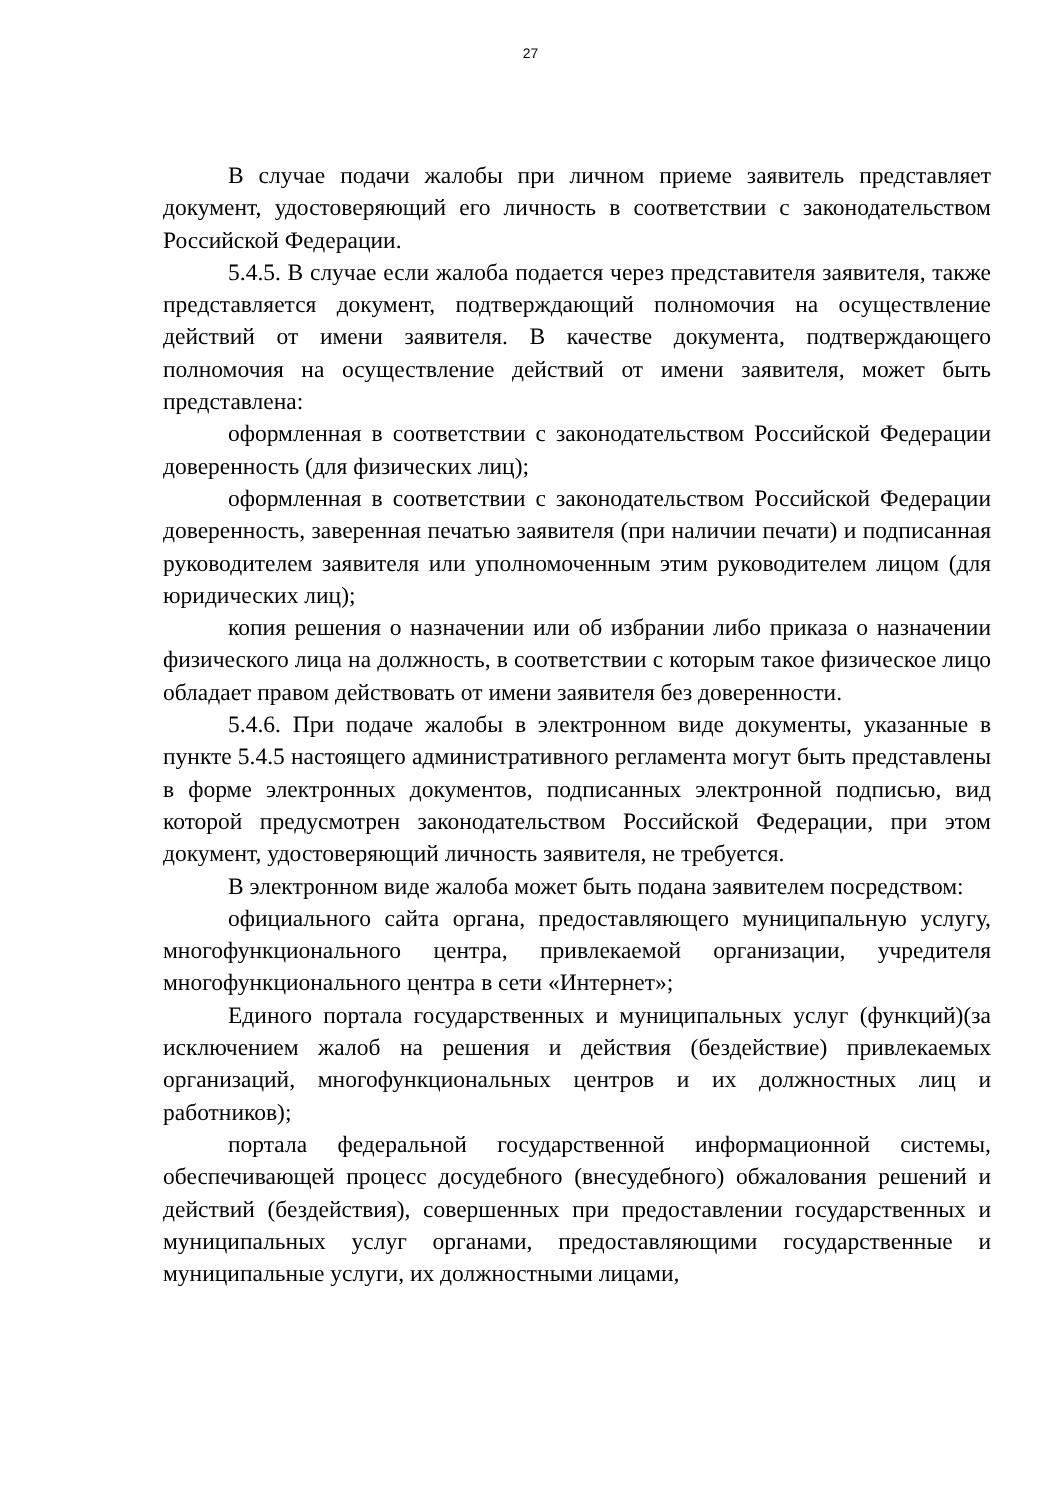27
В случае подачи жалобы при личном приеме заявитель представляет документ, удостоверяющий его личность в соответствии с законодательством Российской Федерации.
5.4.5. В случае если жалоба подается через представителя заявителя, также представляется документ, подтверждающий полномочия на осуществление действий от имени заявителя. В качестве документа, подтверждающего полномочия на осуществление действий от имени заявителя, может быть представлена:
оформленная в соответствии с законодательством Российской Федерации доверенность (для физических лиц);
оформленная в соответствии с законодательством Российской Федерации доверенность, заверенная печатью заявителя (при наличии печати) и подписанная руководителем заявителя или уполномоченным этим руководителем лицом (для юридических лиц);
копия решения о назначении или об избрании либо приказа о назначении физического лица на должность, в соответствии с которым такое физическое лицо обладает правом действовать от имени заявителя без доверенности.
5.4.6. При подаче жалобы в электронном виде документы, указанные в пункте 5.4.5 настоящего административного регламента могут быть представлены в форме электронных документов, подписанных электронной подписью, вид которой предусмотрен законодательством Российской Федерации, при этом документ, удостоверяющий личность заявителя, не требуется.
В электронном виде жалоба может быть подана заявителем посредством:
официального сайта органа, предоставляющего муниципальную услугу, многофункционального центра, привлекаемой организации, учредителя многофункционального центра в сети «Интернет»;
Единого портала государственных и муниципальных услуг (функций)(за исключением жалоб на решения и действия (бездействие) привлекаемых организаций, многофункциональных центров и их должностных лиц и работников);
портала федеральной государственной информационной системы, обеспечивающей процесс досудебного (внесудебного) обжалования решений и действий (бездействия), совершенных при предоставлении государственных и муниципальных услуг органами, предоставляющими государственные и муниципальные услуги, их должностными лицами,